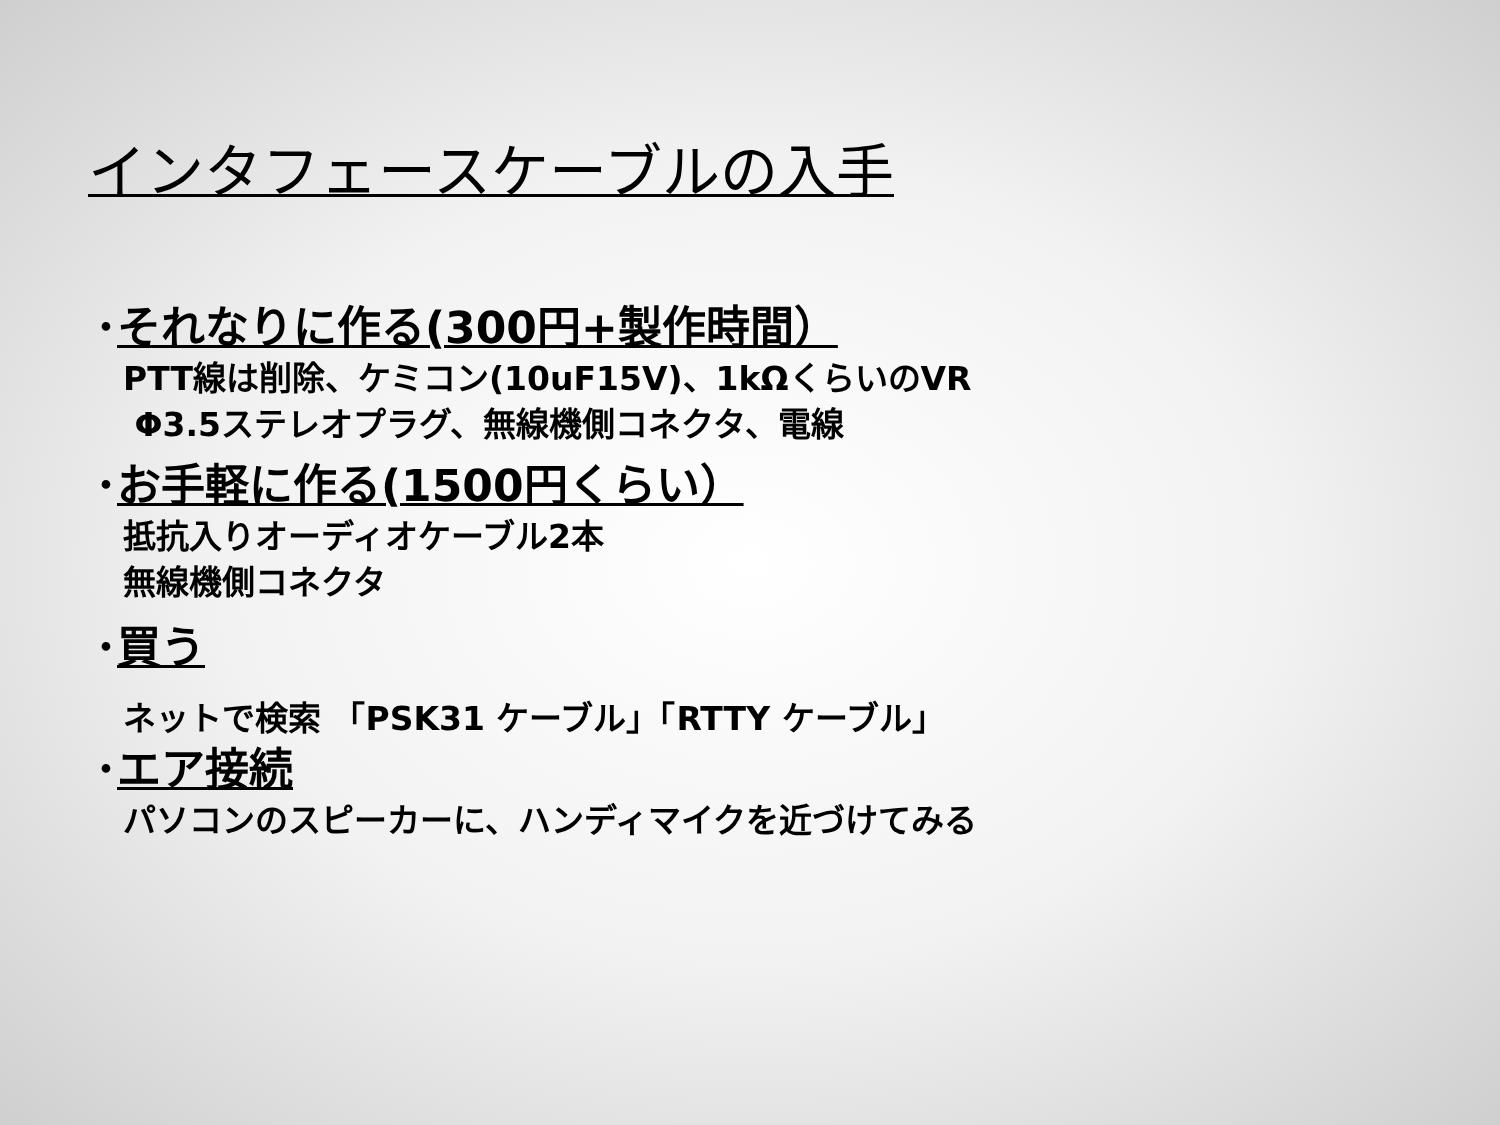インタフェースケーブルの入手
･それなりに作る(300円+製作時間）
PTT線は削除、ケミコン(10uF15V)、1kΩくらいのVR
Φ3.5ステレオプラグ、無線機側コネクタ、電線
･お手軽に作る(1500円くらい）
抵抗入りオーディオケーブル2本
無線機側コネクタ
･買う
ネットで検索 「PSK31 ケーブル」「RTTY ケーブル」
･エア接続
パソコンのスピーカーに、ハンディマイクを近づけてみる